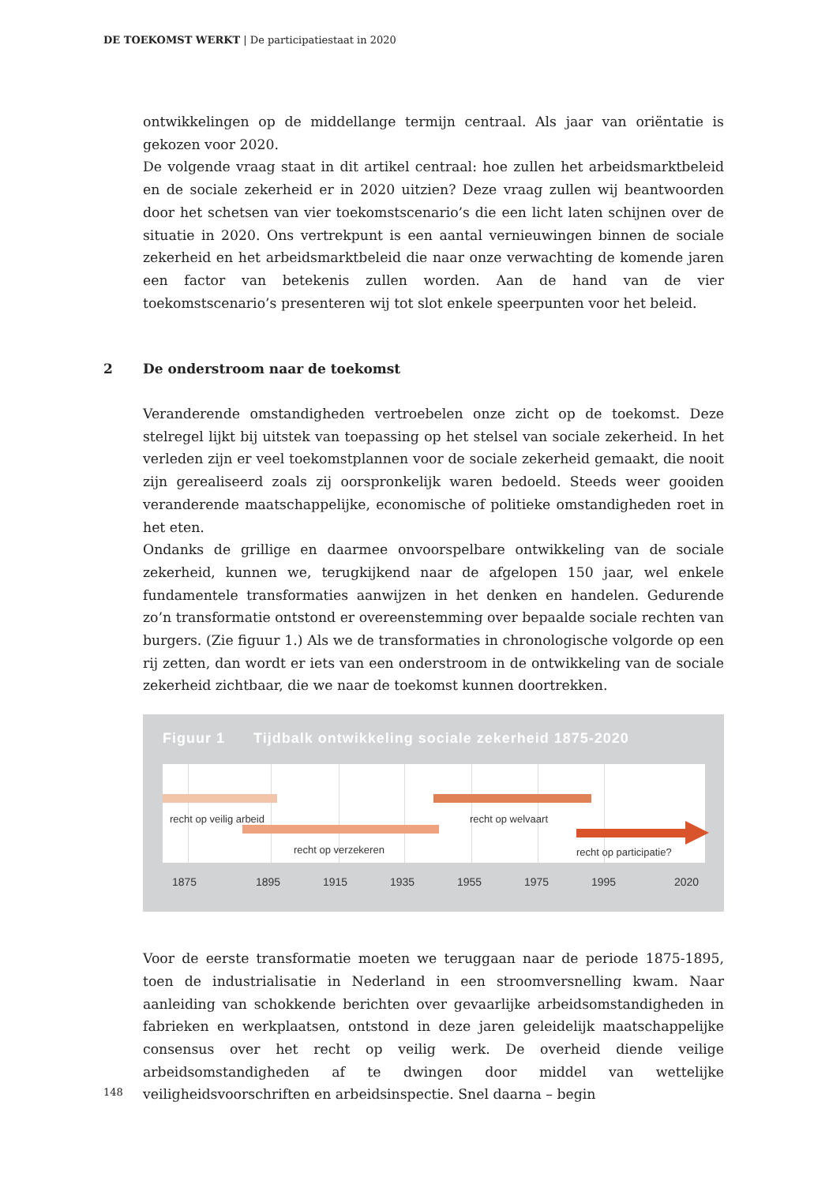DE TOEKOMST WERKT | De participatiestaat in 2020
ontwikkelingen op de middellange termijn centraal. Als jaar van oriëntatie is gekozen voor 2020.
De volgende vraag staat in dit artikel centraal: hoe zullen het arbeidsmarktbeleid en de sociale zekerheid er in 2020 uitzien? Deze vraag zullen wij beantwoorden door het schetsen van vier toekomstscenario’s die een licht laten schijnen over de situatie in 2020. Ons vertrekpunt is een aantal vernieuwingen binnen de sociale zekerheid en het arbeidsmarktbeleid die naar onze verwachting de komende jaren een factor van betekenis zullen worden. Aan de hand van de vier toekomstscenario’s presenteren wij tot slot enkele speerpunten voor het beleid.
2 De onderstroom naar de toekomst
Veranderende omstandigheden vertroebelen onze zicht op de toekomst. Deze stelregel lijkt bij uitstek van toepassing op het stelsel van sociale zekerheid. In het verleden zijn er veel toekomstplannen voor de sociale zekerheid gemaakt, die nooit zijn gerealiseerd zoals zij oorspronkelijk waren bedoeld. Steeds weer gooiden veranderende maatschappelijke, economische of politieke omstandigheden roet in het eten.
Ondanks de grillige en daarmee onvoorspelbare ontwikkeling van de sociale zekerheid, kunnen we, terugkijkend naar de afgelopen 150 jaar, wel enkele fundamentele transformaties aanwijzen in het denken en handelen. Gedurende zo’n transformatie ontstond er overeenstemming over bepaalde sociale rechten van burgers. (Zie figuur 1.) Als we de transformaties in chronologische volgorde op een rij zetten, dan wordt er iets van een onderstroom in de ontwikkeling van de sociale zekerheid zichtbaar, die we naar de toekomst kunnen doortrekken.
Figuur 1 Tijdbalk ontwikkeling sociale zekerheid 1875-2020
recht op veilig arbeid recht op welvaart
recht op verzekeren recht op participatie?
1875 1895 1915 1935 1955 1975 1995 2020
Voor de eerste transformatie moeten we teruggaan naar de periode 1875-1895, toen de industrialisatie in Nederland in een stroomversnelling kwam. Naar aanleiding van schokkende berichten over gevaarlijke arbeidsomstandigheden in fabrieken en werkplaatsen, ontstond in deze jaren geleidelijk maatschappelijke consensus over het recht op veilig werk. De overheid diende veilige arbeidsomstandigheden af te dwingen door middel van wettelijke veiligheidsvoorschriften en arbeidsinspectie. Snel daarna – begin
148